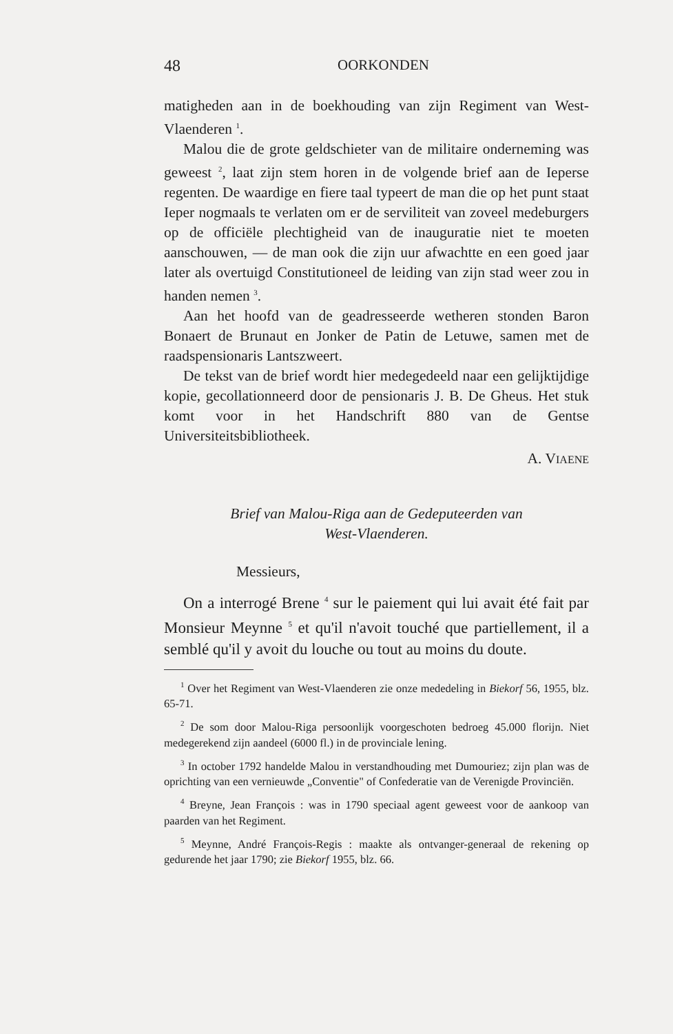48 OORKONDEN
matigheden aan in de boekhouding van zijn Regiment van West-Vlaenderen <sup>1</sup>.
Malou die de grote geldschieter van de militaire onderneming was geweest <sup>2</sup>, laat zijn stem horen in de volgende brief aan de Ieperse regenten. De waardige en fiere taal typeert de man die op het punt staat Ieper nogmaals te verlaten om er de serviliteit van zoveel medeburgers op de officiële plechtigheid van de inauguratie niet te moeten aanschouwen, — de man ook die zijn uur afwachtte en een goed jaar later als overtuigd Constitutioneel de leiding van zijn stad weer zou in handen nemen <sup>3</sup>.
Aan het hoofd van de geadresseerde wetheren stonden Baron Bonaert de Brunaut en Jonker de Patin de Letuwe, samen met de raadspensionaris Lantszweert.
De tekst van de brief wordt hier medegedeeld naar een gelijktijdige kopie, gecollationneerd door de pensionaris J. B. De Gheus. Het stuk komt voor in het Handschrift 880 van de Gentse Universiteitsbibliotheek.
A. VIAENE
Brief van Malou-Riga aan de Gedeputeerden van
West-Vlaenderen.
Messieurs,
On a interrogé Brene <sup>4</sup> sur le paiement qui lui avait été fait par Monsieur Meynne <sup>5</sup> et qu'il n'avoit touché que partiellement, il a semblé qu'il y avoit du louche ou tout au moins du doute.
<sup>1</sup> Over het Regiment van West-Vlaenderen zie onze mededeling in Biekorf 56, 1955, blz. 65-71.
<sup>2</sup> De som door Malou-Riga persoonlijk voorgeschoten bedroeg 45.000 florijn. Niet medegerekend zijn aandeel (6000 fl.) in de provinciale lening.
<sup>3</sup> In october 1792 handelde Malou in verstandhouding met Dumouriez; zijn plan was de oprichting van een vernieuwde „Conventie" of Confederatie van de Verenigde Provinciën.
<sup>4</sup> Breyne, Jean François : was in 1790 speciaal agent geweest voor de aankoop van paarden van het Regiment.
<sup>5</sup> Meynne, André François-Regis : maakte als ontvanger-generaal de rekening op gedurende het jaar 1790; zie Biekorf 1955, blz. 66.